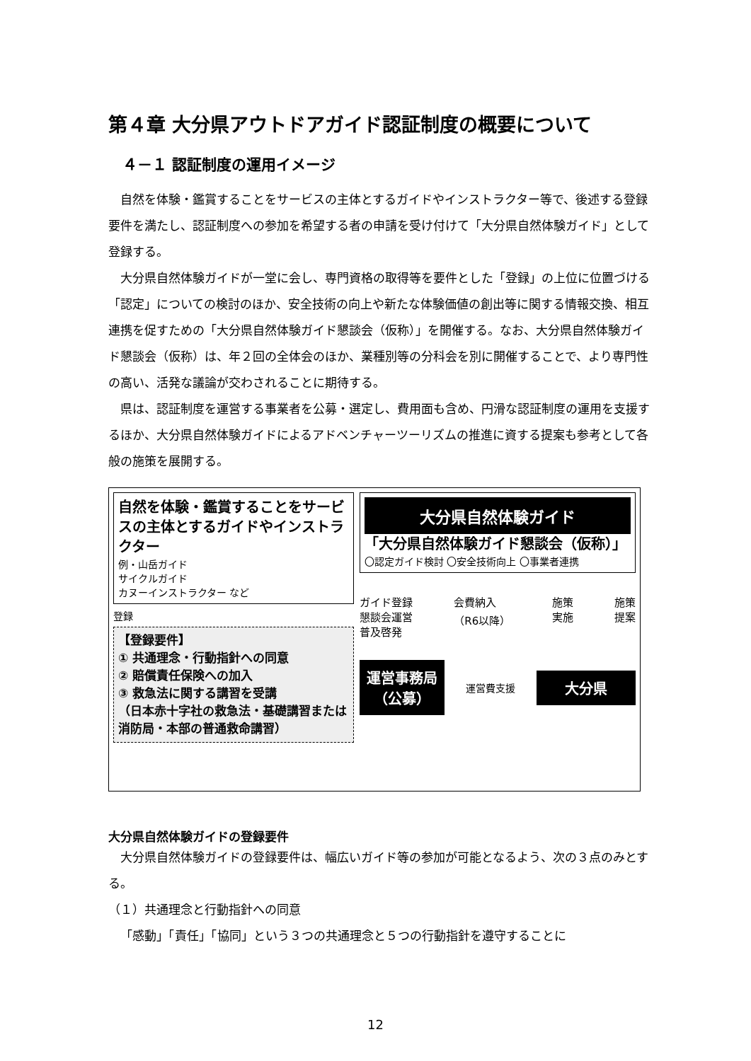第４章 大分県アウトドアガイド認証制度の概要について
４－１ 認証制度の運用イメージ
自然を体験・鑑賞することをサービスの主体とするガイドやインストラクター等で、後述する登録要件を満たし、認証制度への参加を希望する者の申請を受け付けて「大分県自然体験ガイド」として登録する。
大分県自然体験ガイドが一堂に会し、専門資格の取得等を要件とした「登録」の上位に位置づける「認定」についての検討のほか、安全技術の向上や新たな体験価値の創出等に関する情報交換、相互連携を促すための「大分県自然体験ガイド懇談会（仮称）」を開催する。なお、大分県自然体験ガイド懇談会（仮称）は、年２回の全体会のほか、業種別等の分科会を別に開催することで、より専門性の高い、活発な議論が交わされることに期待する。
県は、認証制度を運営する事業者を公募・選定し、費用面も含め、円滑な認証制度の運用を支援するほか、大分県自然体験ガイドによるアドベンチャーツーリズムの推進に資する提案も参考として各般の施策を展開する。
自然を体験・鑑賞することをサービスの主体とするガイドやインストラクター
例・山岳ガイド
サイクルガイド
カヌーインストラクター など
登録
【登録要件】
① 共通理念・行動指針への同意
② 賠償責任保険への加入
③ 救急法に関する講習を受講
（日本赤十字社の救急法・基礎講習または消防局・本部の普通救命講習）
大分県自然体験ガイド
「大分県自然体験ガイド懇談会（仮称）」
〇認定ガイド検討 〇安全技術向上 〇事業者連携
ガイド登録
懇談会運営
普及啓発 会費納入
（R6以降） 施策
実施 施策
提案
運営事務局
（公募）
運営費支援
大分県
大分県自然体験ガイドの登録要件
大分県自然体験ガイドの登録要件は、幅広いガイド等の参加が可能となるよう、次の３点のみとする。
（１）共通理念と行動指針への同意
「感動」「責任」「協同」という３つの共通理念と５つの行動指針を遵守することに
12